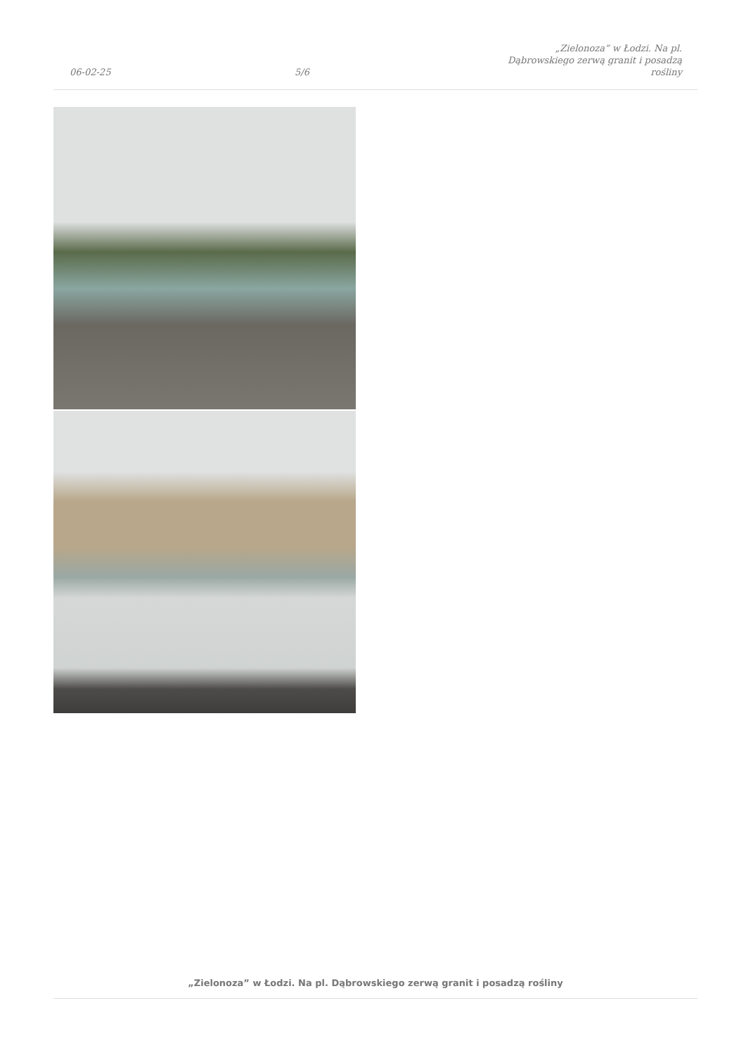06-02-25
5/6
„Zielonoza” w Łodzi. Na pl.
Dąbrowskiego zerwą granit i posadzą
rośliny
„Zielonoza” w Łodzi. Na pl. Dąbrowskiego zerwą granit i posadzą rośliny